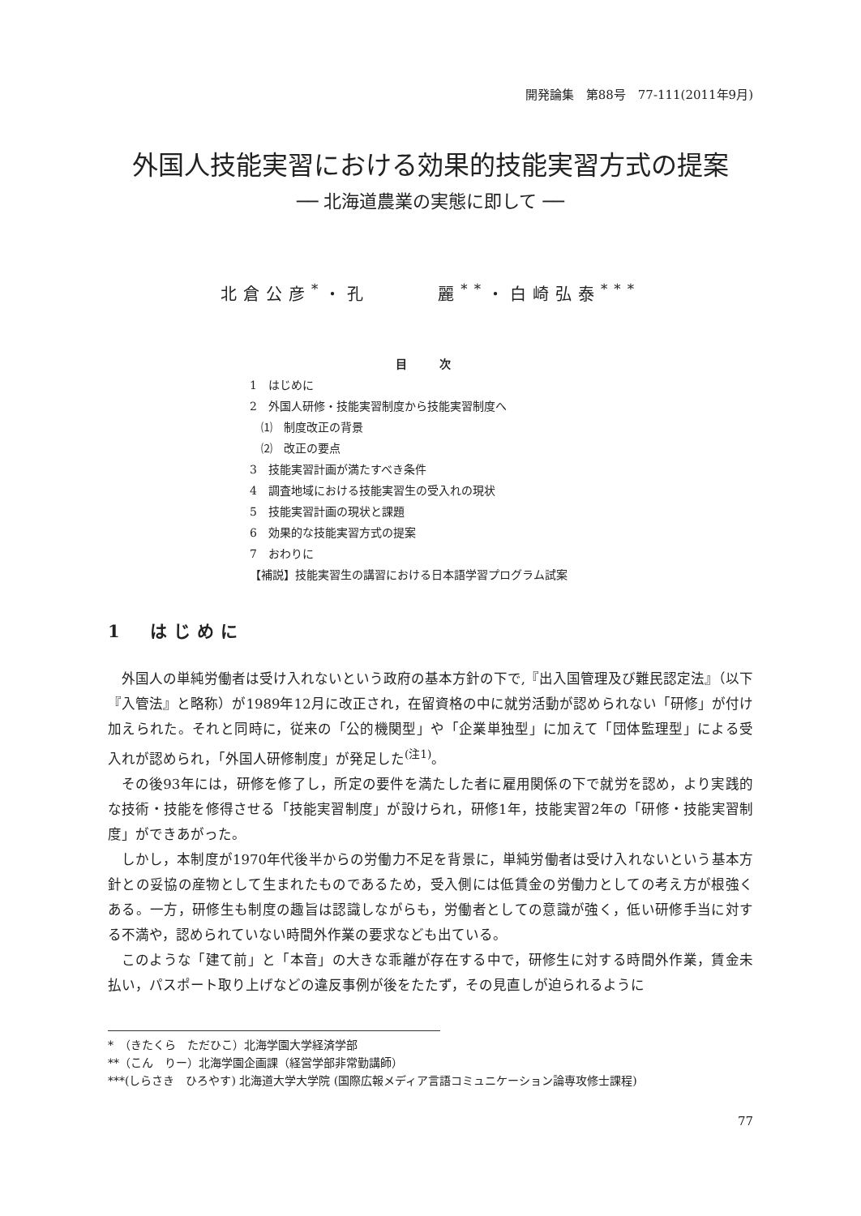開発論集　第88号　77-111(2011年9月)
外国人技能実習における効果的技能実習方式の提案
── 北海道農業の実態に即して ──
北倉公彦<sup>*</sup>・孔　　　麗<sup>**</sup>・白崎弘泰<sup>***</sup>
目 次
1　はじめに
2　外国人研修・技能実習制度から技能実習制度へ
　⑴　制度改正の背景
　⑵　改正の要点
3　技能実習計画が満たすべき条件
4　調査地域における技能実習生の受入れの現状
5　技能実習計画の現状と課題
6　効果的な技能実習方式の提案
7　おわりに
【補説】技能実習生の講習における日本語学習プログラム試案
1　はじめに
外国人の単純労働者は受け入れないという政府の基本方針の下で,『出入国管理及び難民認定法』（以下『入管法』と略称）が1989年12月に改正され，在留資格の中に就労活動が認められない「研修」が付け加えられた。それと同時に，従来の「公的機関型」や「企業単独型」に加えて「団体監理型」による受入れが認められ，「外国人研修制度」が発足した<sup>(注1)</sup>。
その後93年には，研修を修了し，所定の要件を満たした者に雇用関係の下で就労を認め，より実践的な技術・技能を修得させる「技能実習制度」が設けられ，研修1年，技能実習2年の「研修・技能実習制度」ができあがった。
しかし，本制度が1970年代後半からの労働力不足を背景に，単純労働者は受け入れないという基本方針との妥協の産物として生まれたものであるため，受入側には低賃金の労働力としての考え方が根強くある。一方，研修生も制度の趣旨は認識しながらも，労働者としての意識が強く，低い研修手当に対する不満や，認められていない時間外作業の要求なども出ている。
このような「建て前」と「本音」の大きな乖離が存在する中で，研修生に対する時間外作業，賃金未払い，パスポート取り上げなどの違反事例が後をたたず，その見直しが迫られるように
*　（きたくら　ただひこ）北海学園大学経済学部
**（こん　りー）北海学園企画課（経営学部非常勤講師）
***(しらさき　ひろやす) 北海道大学大学院 (国際広報メディア言語コミュニケーション論専攻修士課程)
77